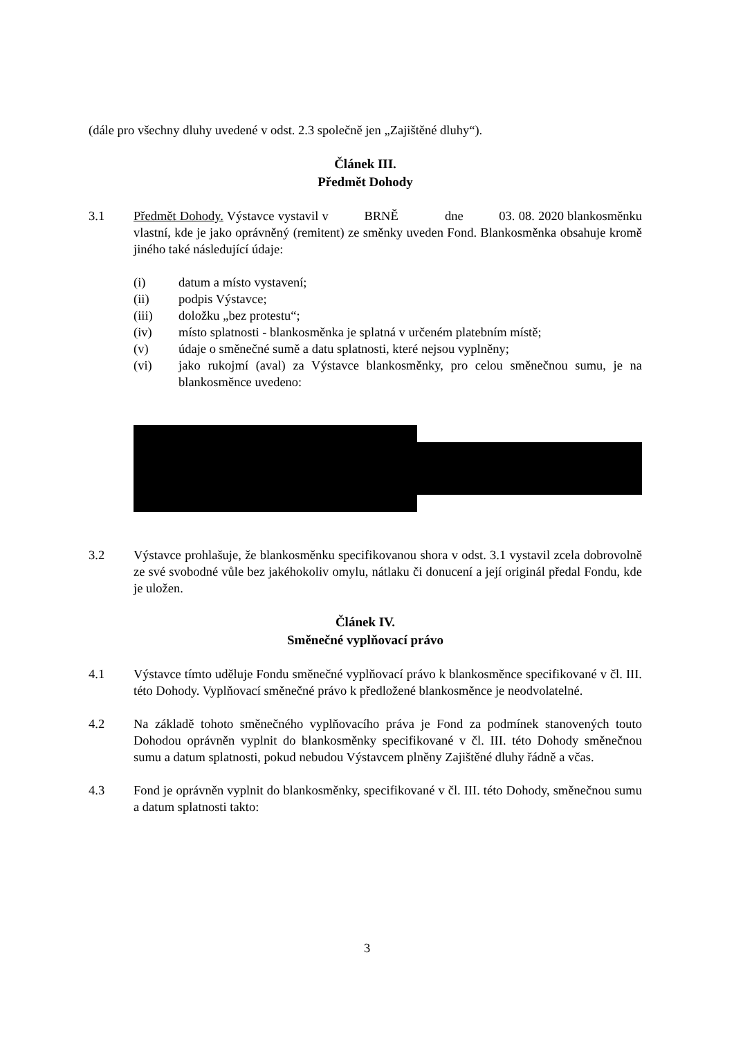(dále pro všechny dluhy uvedené v odst. 2.3 společně jen „Zajištěné dluhy“).
Článek III.
Předmět Dohody
3.1 Předmět Dohody. Výstavce vystavil v BRNĚ dne 03. 08. 2020 blankosměnku vlastní, kde je jako oprávněný (remitent) ze směnky uveden Fond. Blankosměnka obsahuje kromě jiného také následující údaje:
(i) datum a místo vystavení;
(ii) podpis Výstavce;
(iii) doložku „bez protestu“;
(iv) místo splatnosti - blankosměnka je splatná v určeném platebním místě;
(v) údaje o směnečné sumě a datu splatnosti, které nejsou vyplněny;
(vi) jako rukojmí (aval) za Výstavce blankosměnky, pro celou směnečnou sumu, je na blankosměnce uvedeno:
3.2 Výstavce prohlašuje, že blankosměnku specifikovanou shora v odst. 3.1 vystavil zcela dobrovolně ze své svobodné vůle bez jakéhokoliv omylu, nátlaku či donucení a její originál předal Fondu, kde je uložen.
Článek IV.
Směnečné vyplňovací právo
4.1 Výstavce tímto uděluje Fondu směnečné vyplňovací právo k blankosměnce specifikované v čl. III. této Dohody. Vyplňovací směnečné právo k předložené blankosměnce je neodvolatelné.
4.2 Na základě tohoto směnečného vyplňovacího práva je Fond za podmínek stanovených touto Dohodou oprávněn vyplnit do blankosměnky specifikované v čl. III. této Dohody směnečnou sumu a datum splatnosti, pokud nebudou Výstavcem plněny Zajištěné dluhy řádně a včas.
4.3 Fond je oprávněn vyplnit do blankosměnky, specifikované v čl. III. této Dohody, směnečnou sumu a datum splatnosti takto:
3